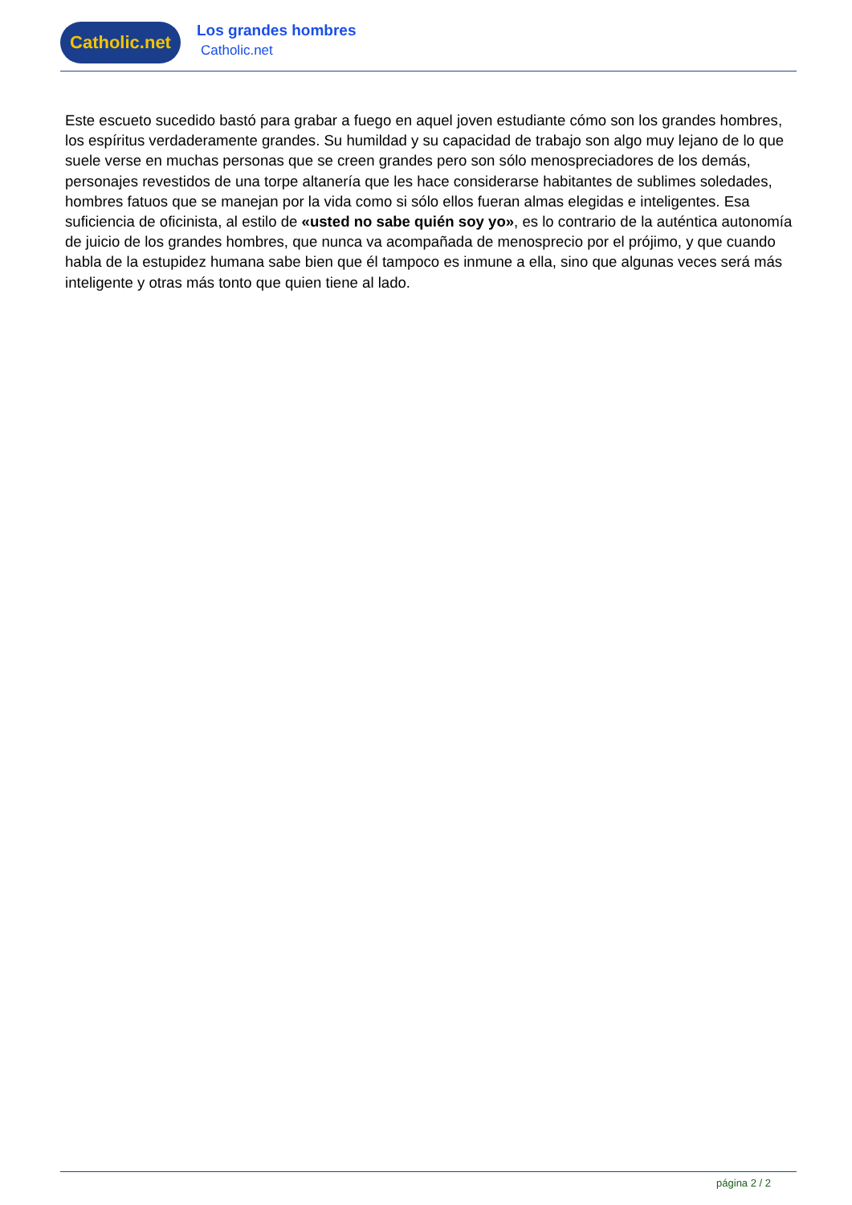Catholic.net
Los grandes hombres
Catholic.net
Este escueto sucedido bastó para grabar a fuego en aquel joven estudiante cómo son los grandes hombres, los espíritus verdaderamente grandes. Su humildad y su capacidad de trabajo son algo muy lejano de lo que suele verse en muchas personas que se creen grandes pero son sólo menospreciadores de los demás, personajes revestidos de una torpe altanería que les hace considerarse habitantes de sublimes soledades, hombres fatuos que se manejan por la vida como si sólo ellos fueran almas elegidas e inteligentes. Esa suficiencia de oficinista, al estilo de «usted no sabe quién soy yo», es lo contrario de la auténtica autonomía de juicio de los grandes hombres, que nunca va acompañada de menosprecio por el prójimo, y que cuando habla de la estupidez humana sabe bien que él tampoco es inmune a ella, sino que algunas veces será más inteligente y otras más tonto que quien tiene al lado.
página 2 / 2